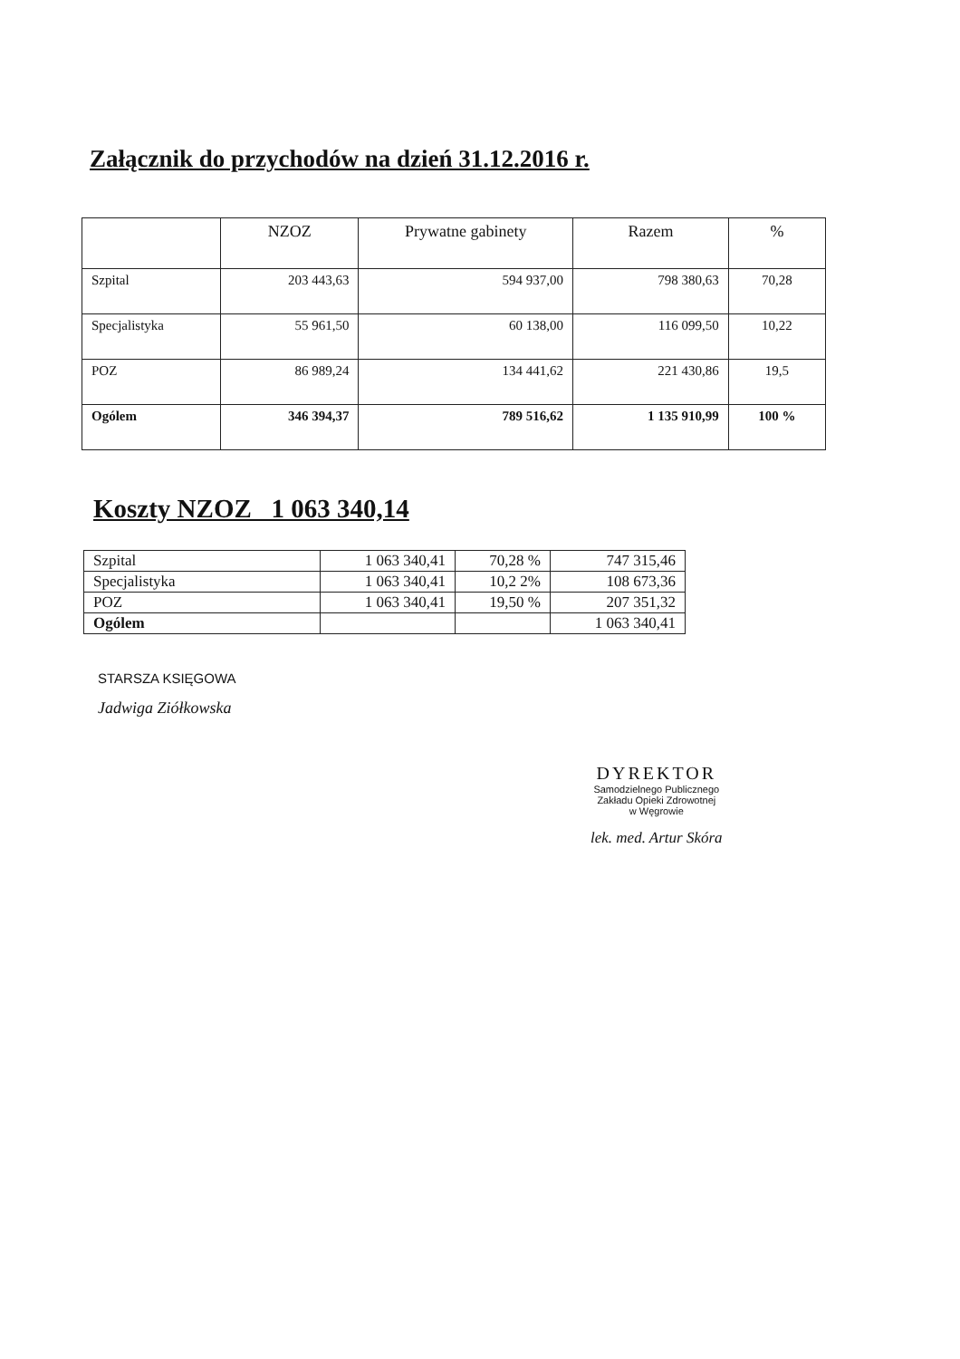Załącznik do przychodów na dzień 31.12.2016 r.
| | NZOZ | Prywatne gabinety | Razem | % |
| --- | --- | --- | --- | --- |
| Szpital | 203 443,63 | 594 937,00 | 798 380,63 | 70,28 |
| Specjalistyka | 55 961,50 | 60 138,00 | 116 099,50 | 10,22 |
| POZ | 86 989,24 | 134 441,62 | 221 430,86 | 19,5 |
| Ogólem | 346 394,37 | 789 516,62 | 1 135 910,99 | 100 % |
Koszty NZOZ 1 063 340,14
| Szpital | 1 063 340,41 | 70,28 % | 747 315,46 |
| Specjalistyka | 1 063 340,41 | 10,2 2% | 108 673,36 |
| POZ | 1 063 340,41 | 19,50 % | 207 351,32 |
| Ogólem | | | 1 063 340,41 |
STARSZA KSIĘGOWA
Jadwiga Ziółkowska
DYREKTOR
Samodzielnego Publicznego
Zakładu Opieki Zdrowotnej
w Węgrowie
lek. med. Artur Skóra